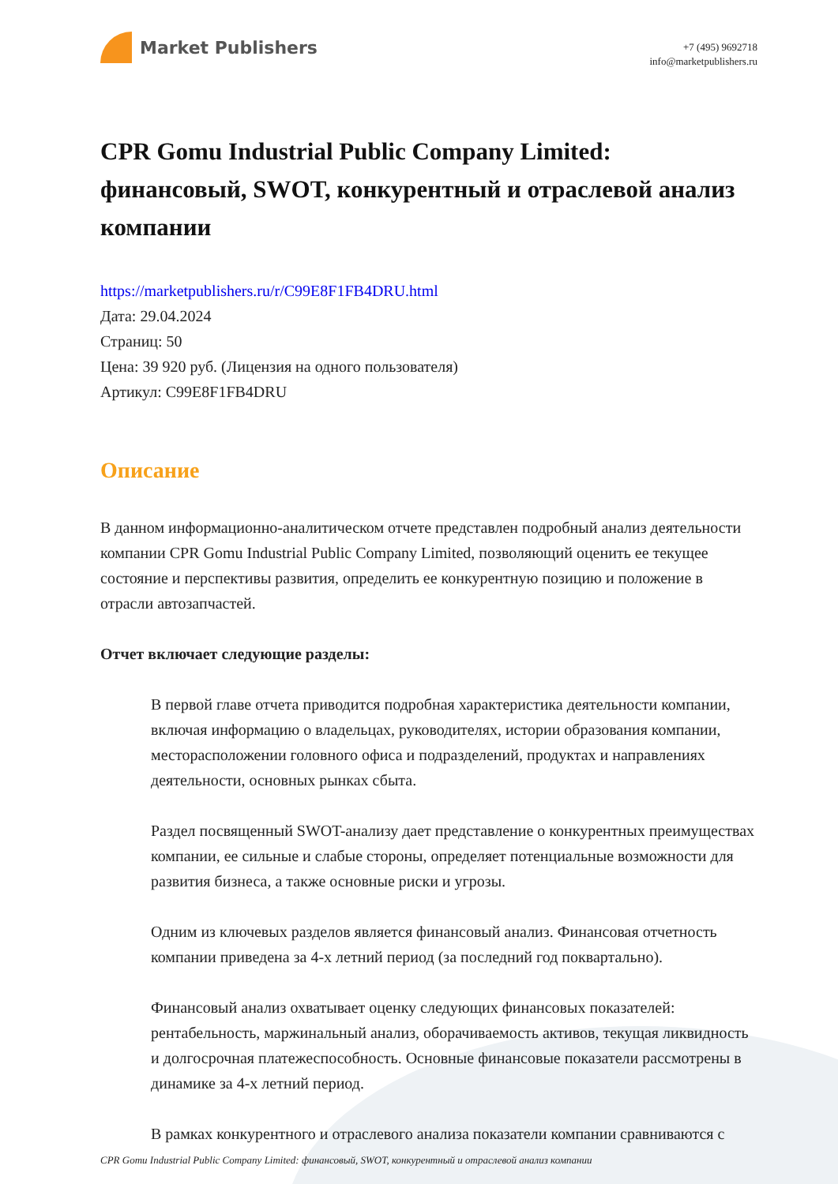Market Publishers
+7 (495) 9692718
info@marketpublishers.ru
CPR Gomu Industrial Public Company Limited: финансовый, SWOT, конкурентный и отраслевой анализ компании
https://marketpublishers.ru/r/C99E8F1FB4DRU.html
Дата: 29.04.2024
Страниц: 50
Цена: 39 920 руб. (Лицензия на одного пользователя)
Артикул: C99E8F1FB4DRU
Описание
В данном информационно-аналитическом отчете представлен подробный анализ деятельности компании CPR Gomu Industrial Public Company Limited, позволяющий оценить ее текущее состояние и перспективы развития, определить ее конкурентную позицию и положение в отрасли автозапчастей.
Отчет включает следующие разделы:
В первой главе отчета приводится подробная характеристика деятельности компании, включая информацию о владельцах, руководителях, истории образования компании, месторасположении головного офиса и подразделений, продуктах и направлениях деятельности, основных рынках сбыта.
Раздел посвященный SWOT-анализу дает представление о конкурентных преимуществах компании, ее сильные и слабые стороны, определяет потенциальные возможности для развития бизнеса, а также основные риски и угрозы.
Одним из ключевых разделов является финансовый анализ. Финансовая отчетность компании приведена за 4-х летний период (за последний год поквартально).
Финансовый анализ охватывает оценку следующих финансовых показателей: рентабельность, маржинальный анализ, оборачиваемость активов, текущая ликвидность и долгосрочная платежеспособность. Основные финансовые показатели рассмотрены в динамике за 4-х летний период.
В рамках конкурентного и отраслевого анализа показатели компании сравниваются с
CPR Gomu Industrial Public Company Limited: финансовый, SWOT, конкурентный и отраслевой анализ компании